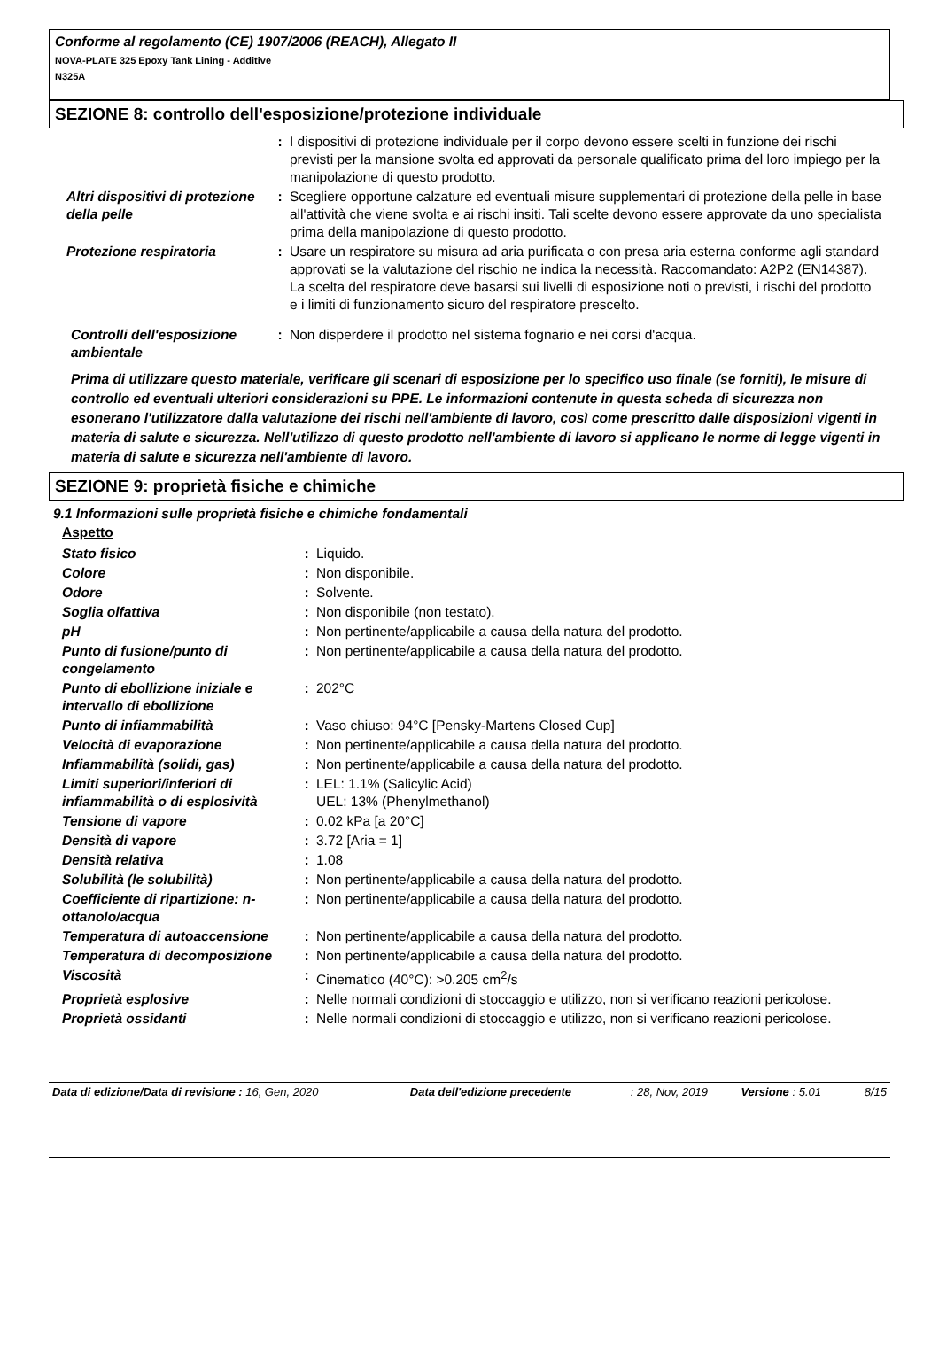Conforme al regolamento (CE) 1907/2006 (REACH), Allegato II
NOVA-PLATE 325 Epoxy Tank Lining - Additive
N325A
SEZIONE 8: controllo dell'esposizione/protezione individuale
| | : | I dispositivi di protezione individuale per il corpo devono essere scelti in funzione dei rischi previsti per la mansione svolta ed approvati da personale qualificato prima del loro impiego per la manipolazione di questo prodotto. |
| Altri dispositivi di protezione della pelle | : | Scegliere opportune calzature ed eventuali misure supplementari di protezione della pelle in base all'attività che viene svolta e ai rischi insiti. Tali scelte devono essere approvate da uno specialista prima della manipolazione di questo prodotto. |
| Protezione respiratoria | : | Usare un respiratore su misura ad aria purificata o con presa aria esterna conforme agli standard approvati se la valutazione del rischio ne indica la necessità. Raccomandato: A2P2 (EN14387). La scelta del respiratore deve basarsi sui livelli di esposizione noti o previsti, i rischi del prodotto e i limiti di funzionamento sicuro del respiratore prescelto. |
| Controlli dell'esposizione ambientale | : | Non disperdere il prodotto nel sistema fognario e nei corsi d'acqua. |
Prima di utilizzare questo materiale, verificare gli scenari di esposizione per lo specifico uso finale (se forniti), le misure di controllo ed eventuali ulteriori considerazioni su PPE. Le informazioni contenute in questa scheda di sicurezza non esonerano l'utilizzatore dalla valutazione dei rischi nell'ambiente di lavoro, così come prescritto dalle disposizioni vigenti in materia di salute e sicurezza. Nell'utilizzo di questo prodotto nell'ambiente di lavoro si applicano le norme di legge vigenti in materia di salute e sicurezza nell'ambiente di lavoro.
SEZIONE 9: proprietà fisiche e chimiche
9.1 Informazioni sulle proprietà fisiche e chimiche fondamentali
Aspetto
| Stato fisico | : | Liquido. |
| Colore | : | Non disponibile. |
| Odore | : | Solvente. |
| Soglia olfattiva | : | Non disponibile (non testato). |
| pH | : | Non pertinente/applicabile a causa della natura del prodotto. |
| Punto di fusione/punto di congelamento | : | Non pertinente/applicabile a causa della natura del prodotto. |
| Punto di ebollizione iniziale e intervallo di ebollizione | : | 202°C |
| Punto di infiammabilità | : | Vaso chiuso: 94°C [Pensky-Martens Closed Cup] |
| Velocità di evaporazione | : | Non pertinente/applicabile a causa della natura del prodotto. |
| Infiammabilità (solidi, gas) | : | Non pertinente/applicabile a causa della natura del prodotto. |
| Limiti superiori/inferiori di infiammabilità o di esplosività | : | LEL: 1.1% (Salicylic Acid) UEL: 13% (Phenylmethanol) |
| Tensione di vapore | : | 0.02 kPa [a 20°C] |
| Densità di vapore | : | 3.72 [Aria = 1] |
| Densità relativa | : | 1.08 |
| Solubilità (le solubilità) | : | Non pertinente/applicabile a causa della natura del prodotto. |
| Coefficiente di ripartizione: n-ottanolo/acqua | : | Non pertinente/applicabile a causa della natura del prodotto. |
| Temperatura di autoaccensione | : | Non pertinente/applicabile a causa della natura del prodotto. |
| Temperatura di decomposizione | : | Non pertinente/applicabile a causa della natura del prodotto. |
| Viscosità | : | Cinematico (40°C): >0.205 cm<sup>2</sup>/s |
| Proprietà esplosive | : | Nelle normali condizioni di stoccaggio e utilizzo, non si verificano reazioni pericolose. |
| Proprietà ossidanti | : | Nelle normali condizioni di stoccaggio e utilizzo, non si verificano reazioni pericolose. |
| Data di edizione/Data di revisione : 16, Gen, 2020 | Data dell'edizione precedente | : 28, Nov, 2019 | Versione : 5.01 | 8/15 |